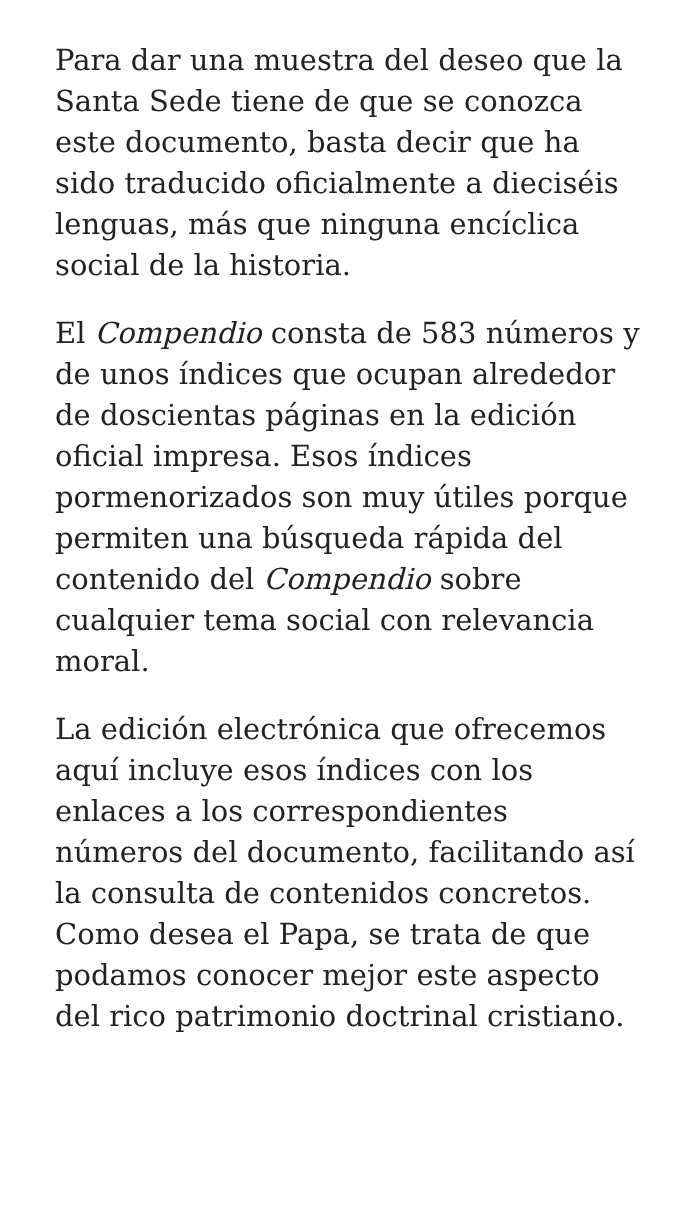Para dar una muestra del deseo que la Santa Sede tiene de que se conozca este documento, basta decir que ha sido traducido oficialmente a dieciséis lenguas, más que ninguna encíclica social de la historia.
El Compendio consta de 583 números y de unos índices que ocupan alrededor de doscientas páginas en la edición oficial impresa. Esos índices pormenorizados son muy útiles porque permiten una búsqueda rápida del contenido del Compendio sobre cualquier tema social con relevancia moral.
La edición electrónica que ofrecemos aquí incluye esos índices con los enlaces a los correspondientes números del documento, facilitando así la consulta de contenidos concretos. Como desea el Papa, se trata de que podamos conocer mejor este aspecto del rico patrimonio doctrinal cristiano.